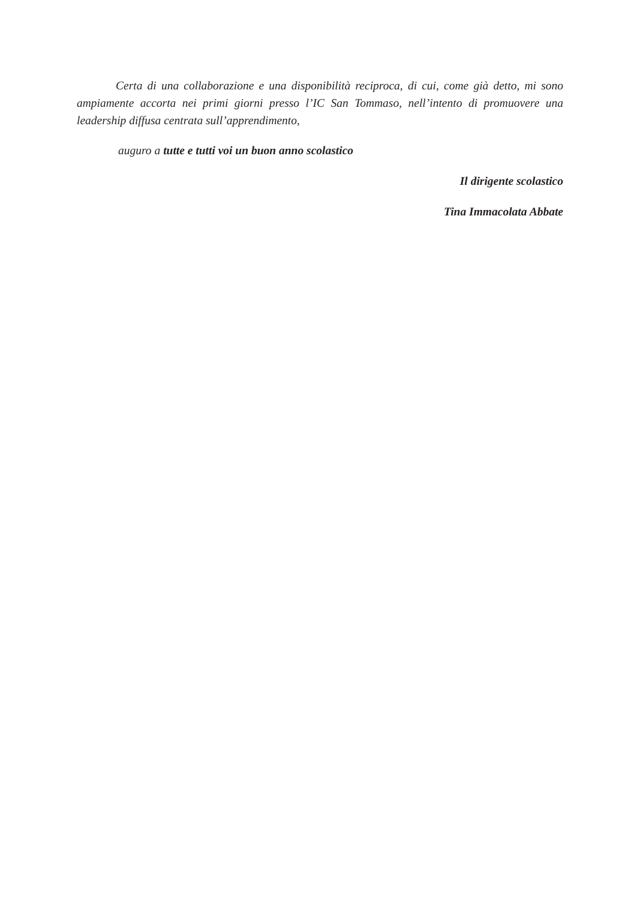Certa di una collaborazione e una disponibilità reciproca, di cui, come già detto, mi sono ampiamente accorta nei primi giorni presso l’IC San Tommaso, nell’intento di promuovere una leadership diffusa centrata sull’apprendimento,
auguro a tutte e tutti voi un buon anno scolastico
Il dirigente scolastico
Tina Immacolata Abbate